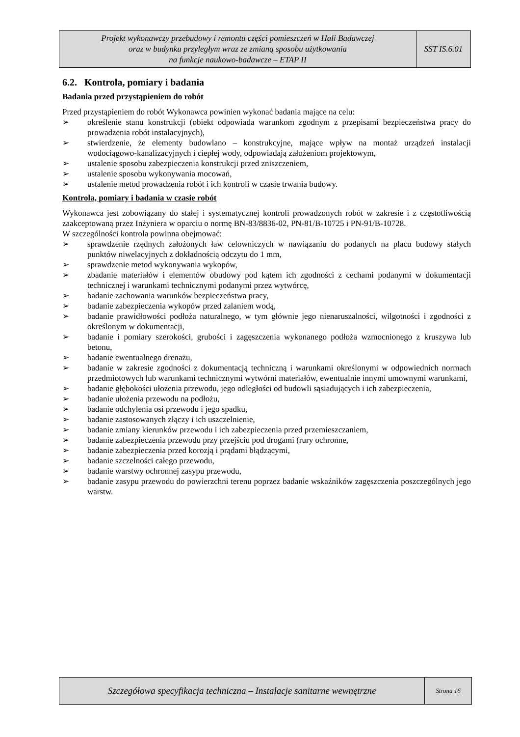Projekt wykonawczy przebudowy i remontu części pomieszczeń w Hali Badawczej
oraz w budynku przyległym wraz ze zmianą sposobu użytkowania
na funkcje naukowo-badawcze – ETAP II
SST IS.6.01
6.2. Kontrola, pomiary i badania
Badania przed przystąpieniem do robót
Przed przystąpieniem do robót Wykonawca powinien wykonać badania mające na celu:
➢ określenie stanu konstrukcji (obiekt odpowiada warunkom zgodnym z przepisami bezpieczeństwa pracy do prowadzenia robót instalacyjnych),
➢ stwierdzenie, że elementy budowlano – konstrukcyjne, mające wpływ na montaż urządzeń instalacji wodociągowo-kanalizacyjnych i ciepłej wody, odpowiadają założeniom projektowym,
➢ ustalenie sposobu zabezpieczenia konstrukcji przed zniszczeniem,
➢ ustalenie sposobu wykonywania mocowań,
➢ ustalenie metod prowadzenia robót i ich kontroli w czasie trwania budowy.
Kontrola, pomiary i badania w czasie robót
Wykonawca jest zobowiązany do stałej i systematycznej kontroli prowadzonych robót w zakresie i z częstotliwością zaakceptowaną przez Inżyniera w oparciu o normę BN-83/8836-02, PN-81/B-10725 i PN-91/B-10728.
W szczególności kontrola powinna obejmować:
➢ sprawdzenie rzędnych założonych ław celowniczych w nawiązaniu do podanych na placu budowy stałych punktów niwelacyjnych z dokładnością odczytu do 1 mm,
➢ sprawdzenie metod wykonywania wykopów,
➢ zbadanie materiałów i elementów obudowy pod kątem ich zgodności z cechami podanymi w dokumentacji technicznej i warunkami technicznymi podanymi przez wytwórcę,
➢ badanie zachowania warunków bezpieczeństwa pracy,
➢ badanie zabezpieczenia wykopów przed zalaniem wodą,
➢ badanie prawidłowości podłoża naturalnego, w tym głównie jego nienaruszalności, wilgotności i zgodności z określonym w dokumentacji,
➢ badanie i pomiary szerokości, grubości i zagęszczenia wykonanego podłoża wzmocnionego z kruszywa lub betonu,
➢ badanie ewentualnego drenażu,
➢ badanie w zakresie zgodności z dokumentacją techniczną i warunkami określonymi w odpowiednich normach przedmiotowych lub warunkami technicznymi wytwórni materiałów, ewentualnie innymi umownymi warunkami,
➢ badanie głębokości ułożenia przewodu, jego odległości od budowli sąsiadujących i ich zabezpieczenia,
➢ badanie ułożenia przewodu na podłożu,
➢ badanie odchylenia osi przewodu i jego spadku,
➢ badanie zastosowanych złączy i ich uszczelnienie,
➢ badanie zmiany kierunków przewodu i ich zabezpieczenia przed przemieszczaniem,
➢ badanie zabezpieczenia przewodu przy przejściu pod drogami (rury ochronne,
➢ badanie zabezpieczenia przed korozją i prądami błądzącymi,
➢ badanie szczelności całego przewodu,
➢ badanie warstwy ochronnej zasypu przewodu,
➢ badanie zasypu przewodu do powierzchni terenu poprzez badanie wskaźników zagęszczenia poszczególnych jego warstw.
Szczegółowa specyfikacja techniczna – Instalacje sanitarne wewnętrzne
Strona 16